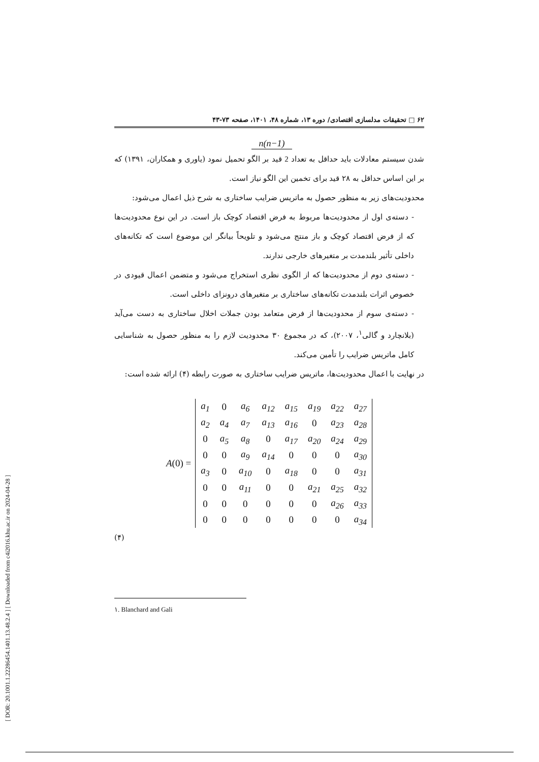[ DOR: 20.1001.1.22286454.1401.13.48.2.4 ] [ Downloaded from c4i2016.khu.ac.ir on 2024-04-28 ]
۶۲ □ تحقیقات مدلسازی اقتصادی/ دوره ۱۳، شماره ۴۸، ۱۴۰۱، صفحه ۷۳-۴۳
n(n−1)
شدن سیستم معادلات باید حداقل به تعداد 2 قید بر الگو تحمیل نمود (یاوری و همکاران، ۱۳۹۱) که بر این اساس حداقل به ۲۸ قید برای تخمین این الگو نیاز است.
محدودیت‌های زیر به منظور حصول به ماتریس ضرایب ساختاری به شرح ذیل اعمال می‌شود:
- دسته‌ی اول از محدودیت‌ها مربوط به فرض اقتصاد کوچک باز است. در این نوع محدودیت‌ها که از فرض اقتصاد کوچک و باز منتج می‌شود و تلویحاً بیانگر این موضوع است که تکانه‌های داخلی تأثیر بلندمدت بر متغیرهای خارجی ندارند.
- دسته‌ی دوم از محدودیت‌ها که از الگوی نظری استخراج می‌شود و متضمن اعمال قیودی در خصوص اثرات بلندمدت تکانه‌های ساختاری بر متغیرهای درونزای داخلی است.
- دسته‌ی سوم از محدودیت‌ها از فرض متعامد بودن جملات اخلال ساختاری به دست می‌آید (بلانچارد و گالی<sup>۱</sup>، ۲۰۰۷)، که در مجموع ۳۰ محدودیت لازم را به منظور حصول به شناسایی کامل ماتریس ضرایب را تأمین می‌کند.
در نهایت با اعمال محدودیت‌ها، ماتریس ضرایب ساختاری به صورت رابطه (۴) ارائه شده است:
A (0) =
| a<sub>1</sub> | 0 | a<sub>6</sub> | a<sub>12</sub> | a<sub>15</sub> | a<sub>19</sub> | a<sub>22</sub> | a<sub>27</sub> |
| a<sub>2</sub> | a<sub>4</sub> | a<sub>7</sub> | a<sub>13</sub> | a<sub>16</sub> | 0 | a<sub>23</sub> | a<sub>28</sub> |
| 0 | a<sub>5</sub> | a<sub>8</sub> | 0 | a<sub>17</sub> | a<sub>20</sub> | a<sub>24</sub> | a<sub>29</sub> |
| 0 | 0 | a<sub>9</sub> | a<sub>14</sub> | 0 | 0 | 0 | a<sub>30</sub> |
| a<sub>3</sub> | 0 | a<sub>10</sub> | 0 | a<sub>18</sub> | 0 | 0 | a<sub>31</sub> |
| 0 | 0 | a<sub>11</sub> | 0 | 0 | a<sub>21</sub> | a<sub>25</sub> | a<sub>32</sub> |
| 0 | 0 | 0 | 0 | 0 | 0 | a<sub>26</sub> | a<sub>33</sub> |
| 0 | 0 | 0 | 0 | 0 | 0 | 0 | a<sub>34</sub> |
(۴)
۱. Blanchard and Gali